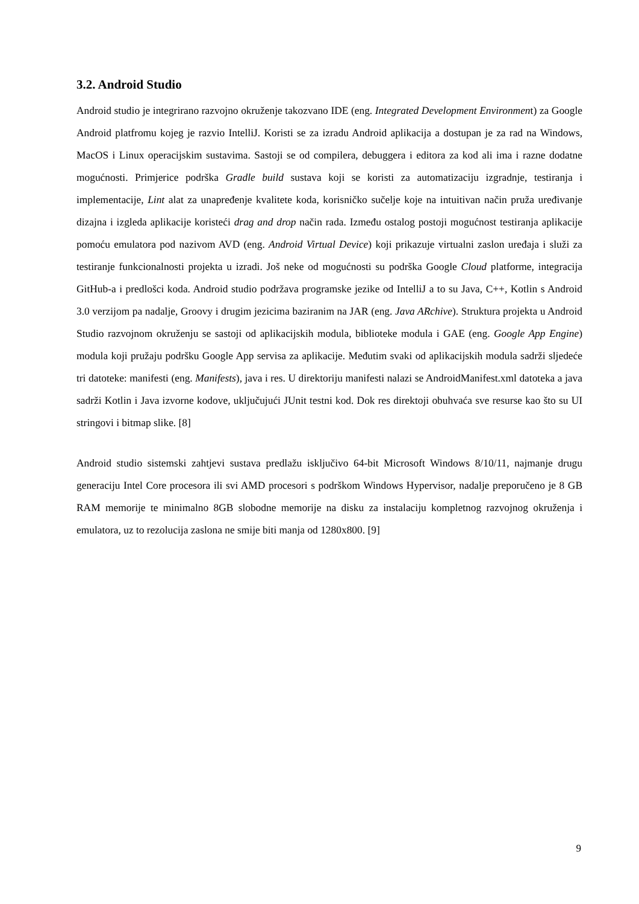3.2. Android Studio
Android studio je integrirano razvojno okruženje takozvano IDE (eng. Integrated Development Environment) za Google Android platfromu kojeg je razvio IntelliJ. Koristi se za izradu Android aplikacija a dostupan je za rad na Windows, MacOS i Linux operacijskim sustavima. Sastoji se od compilera, debuggera i editora za kod ali ima i razne dodatne mogućnosti. Primjerice podrška Gradle build sustava koji se koristi za automatizaciju izgradnje, testiranja i implementacije, Lint alat za unapređenje kvalitete koda, korisničko sučelje koje na intuitivan način pruža uređivanje dizajna i izgleda aplikacije koristeći drag and drop način rada. Između ostalog postoji mogućnost testiranja aplikacije pomoću emulatora pod nazivom AVD (eng. Android Virtual Device) koji prikazuje virtualni zaslon uređaja i služi za testiranje funkcionalnosti projekta u izradi. Još neke od mogućnosti su podrška Google Cloud platforme, integracija GitHub-a i predlošci koda. Android studio podržava programske jezike od IntelliJ a to su Java, C++, Kotlin s Android 3.0 verzijom pa nadalje, Groovy i drugim jezicima baziranim na JAR (eng. Java ARchive). Struktura projekta u Android Studio razvojnom okruženju se sastoji od aplikacijskih modula, biblioteke modula i GAE (eng. Google App Engine) modula koji pružaju podršku Google App servisa za aplikacije. Međutim svaki od aplikacijskih modula sadrži sljedeće tri datoteke: manifesti (eng. Manifests), java i res. U direktoriju manifesti nalazi se AndroidManifest.xml datoteka a java sadrži Kotlin i Java izvorne kodove, uključujući JUnit testni kod. Dok res direktoji obuhvaća sve resurse kao što su UI stringovi i bitmap slike. [8]
Android studio sistemski zahtjevi sustava predlažu isključivo 64-bit Microsoft Windows 8/10/11, najmanje drugu generaciju Intel Core procesora ili svi AMD procesori s podrškom Windows Hypervisor, nadalje preporučeno je 8 GB RAM memorije te minimalno 8GB slobodne memorije na disku za instalaciju kompletnog razvojnog okruženja i emulatora, uz to rezolucija zaslona ne smije biti manja od 1280x800. [9]
9